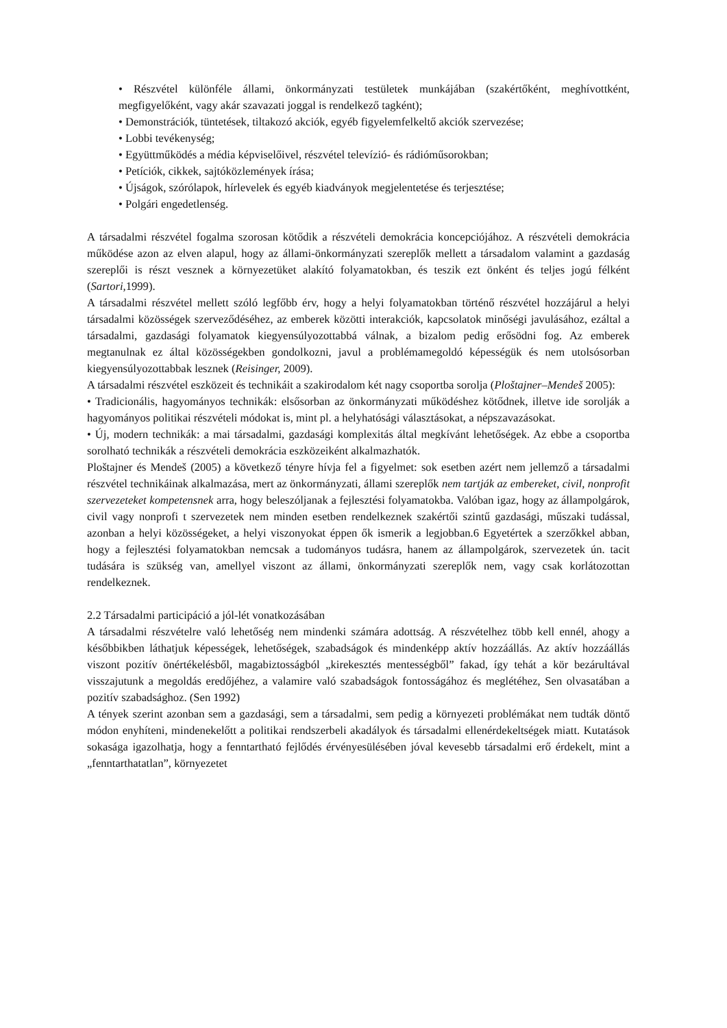• Részvétel különféle állami, önkormányzati testületek munkájában (szakértőként, meghívottként, megfigyelőként, vagy akár szavazati joggal is rendelkező tagként);
• Demonstrációk, tüntetések, tiltakozó akciók, egyéb figyelemfelkeltő akciók szervezése;
• Lobbi tevékenység;
• Együttműködés a média képviselőivel, részvétel televízió- és rádióműsorokban;
• Petíciók, cikkek, sajtóközlemények írása;
• Újságok, szórólapok, hírlevelek és egyéb kiadványok megjelentetése és terjesztése;
• Polgári engedetlenség.
A társadalmi részvétel fogalma szorosan kötődik a részvételi demokrácia koncepciójához. A részvételi demokrácia működése azon az elven alapul, hogy az állami-önkormányzati szereplők mellett a társadalom valamint a gazdaság szereplői is részt vesznek a környezetüket alakító folyamatokban, és teszik ezt önként és teljes jogú félként (Sartori, 1999).
A társadalmi részvétel mellett szóló legfőbb érv, hogy a helyi folyamatokban történő részvétel hozzájárul a helyi társadalmi közösségek szerveződéséhez, az emberek közötti interakciók, kapcsolatok minőségi javulásához, ezáltal a társadalmi, gazdasági folyamatok kiegyensúlyozottabbá válnak, a bizalom pedig erősödni fog. Az emberek megtanulnak ez által közösségekben gondolkozni, javul a problémamegoldó képességük és nem utolsósorban kiegyensúlyozottabbak lesznek (Reisinger, 2009).
A társadalmi részvétel eszközeit és technikáit a szakirodalom két nagy csoportba sorolja (Ploštajner–Mendeš 2005):
• Tradicionális, hagyományos technikák: elsősorban az önkormányzati működéshez kötődnek, illetve ide sorolják a hagyományos politikai részvételi módokat is, mint pl. a helyhatósági választásokat, a népszavazásokat.
• Új, modern technikák: a mai társadalmi, gazdasági komplexitás által megkívánt lehetőségek. Az ebbe a csoportba sorolható technikák a részvételi demokrácia eszközeiként alkalmazhatók.
Ploštajner és Mendeš (2005) a következő tényre hívja fel a figyelmet: sok esetben azért nem jellemző a társadalmi részvétel technikáinak alkalmazása, mert az önkormányzati, állami szereplők nem tartják az embereket, civil, nonprofit szervezeteket kompetensnek arra, hogy beleszóljanak a fejlesztési folyamatokba. Valóban igaz, hogy az állampolgárok, civil vagy nonprofi t szervezetek nem minden esetben rendelkeznek szakértői szintű gazdasági, műszaki tudással, azonban a helyi közösségeket, a helyi viszonyokat éppen ők ismerik a legjobban.6 Egyetértek a szerzőkkel abban, hogy a fejlesztési folyamatokban nemcsak a tudományos tudásra, hanem az állampolgárok, szervezetek ún. tacit tudására is szükség van, amellyel viszont az állami, önkormányzati szereplők nem, vagy csak korlátozottan rendelkeznek.
2.2 Társadalmi participáció a jól-lét vonatkozásában
A társadalmi részvételre való lehetőség nem mindenki számára adottság. A részvételhez több kell ennél, ahogy a későbbikben láthatjuk képességek, lehetőségek, szabadságok és mindenképp aktív hozzáállás. Az aktív hozzáállás viszont pozitív önértékelésből, magabiztosságból „kirekesztés mentességből” fakad, így tehát a kör bezárultával visszajutunk a megoldás eredőjéhez, a valamire való szabadságok fontosságához és meglétéhez, Sen olvasatában a pozitív szabadsághoz. (Sen 1992)
A tények szerint azonban sem a gazdasági, sem a társadalmi, sem pedig a környezeti problémákat nem tudták döntő módon enyhíteni, mindenekelőtt a politikai rendszerbeli akadályok és társadalmi ellenérdekeltségek miatt. Kutatások sokasága igazolhatja, hogy a fenntartható fejlődés érvényesülésében jóval kevesebb társadalmi erő érdekelt, mint a „fenntarthatatlan”, környezetet